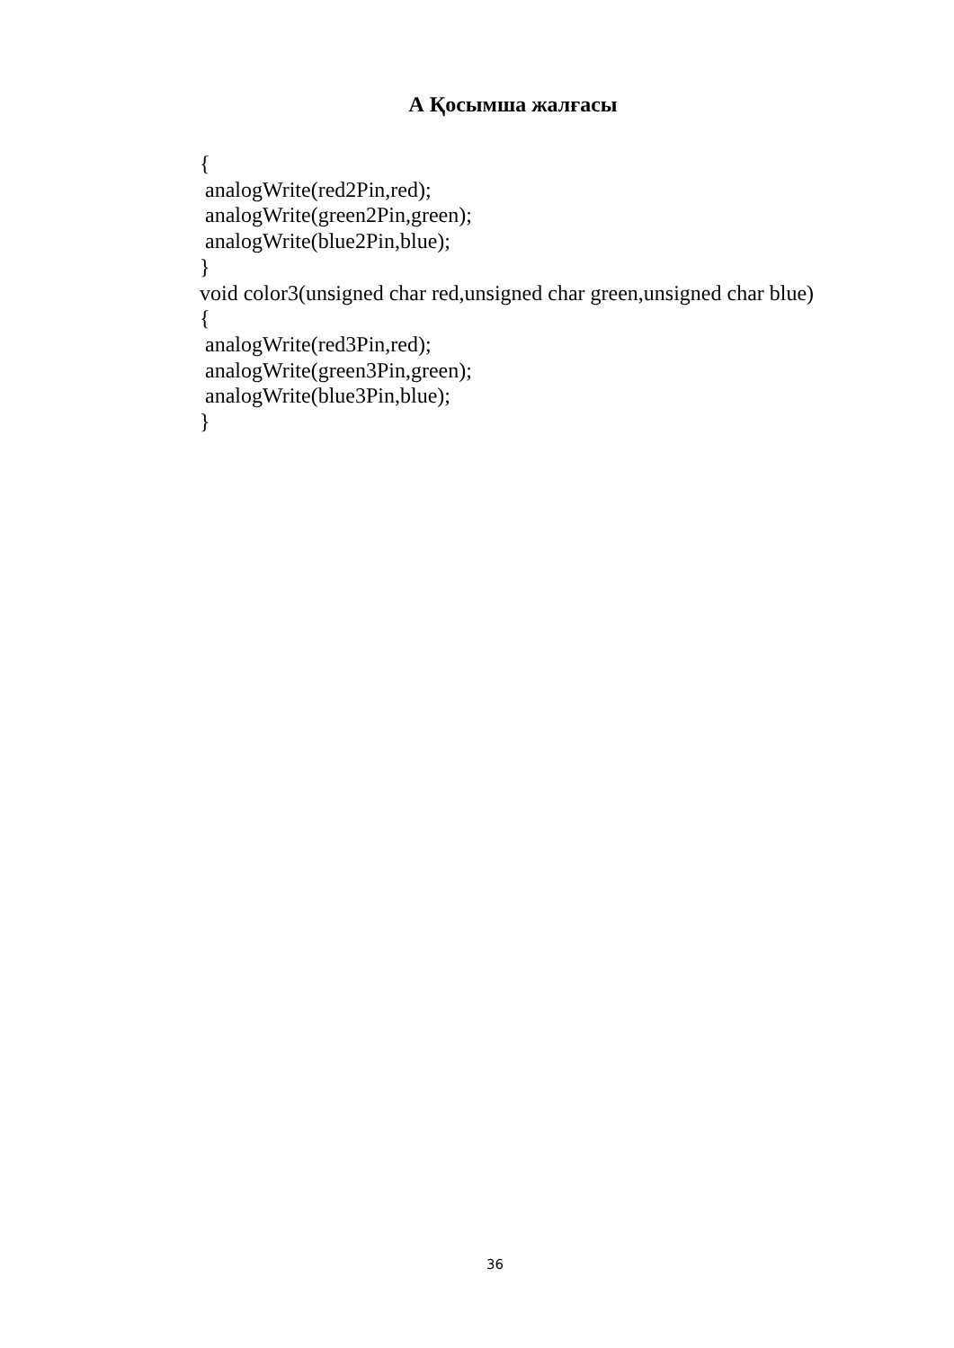А Қосымша жалғасы
{ analogWrite(red2Pin,red); analogWrite(green2Pin,green); analogWrite(blue2Pin,blue); } void color3(unsigned char red,unsigned char green,unsigned char blue) { analogWrite(red3Pin,red); analogWrite(green3Pin,green); analogWrite(blue3Pin,blue); }
36